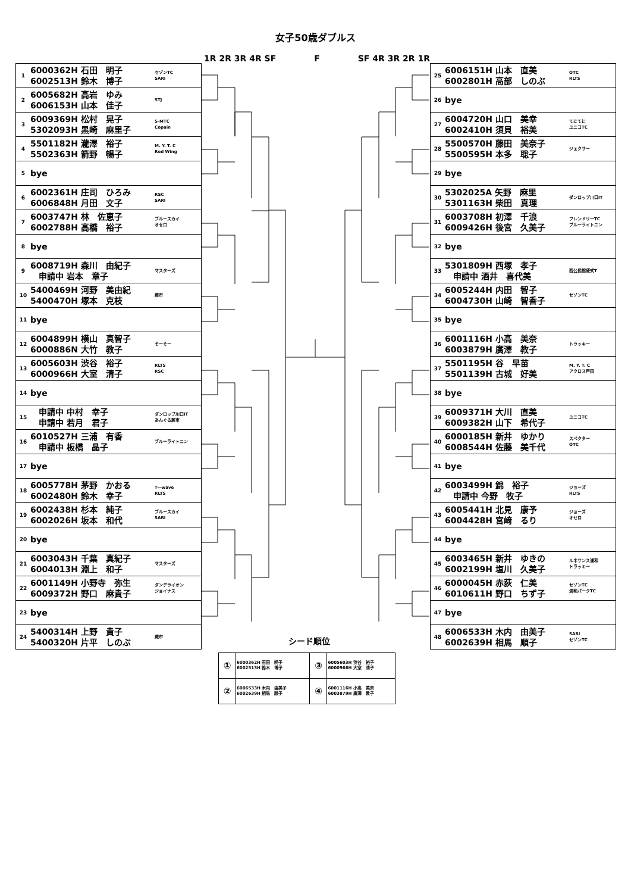女子50歳ダブルス
1R 2R 3R 4R SF F SF 4R 3R 2R 1R
| 1 | 6000362H 石田 明子 6002513H 鈴木 博子 | セゾンTC SARI |
| 2 | 6005682H 高岩 ゆみ 6006153H 山本 佳子 | STJ |
| 3 | 6009369H 松村 晃子 5302093H 黒崎 麻里子 | S-MTC Copain |
| 4 | 5501182H 瀧澤 裕子 5502363H 箭野 暢子 | M. Y. T. C Red Wing |
| 5 | bye | |
| 6 | 6002361H 庄司 ひろみ 6006848H 月田 文子 | RSC SARI |
| 7 | 6003747H 林 佐恵子 6002788H 高橋 裕子 | ブルースカイ オセロ |
| 8 | bye | |
| 9 | 6008719H 森川 由紀子 申請中 岩本 章子 | マスターズ |
| 10 | 5400469H 河野 美由紀 5400470H 塚本 克枝 | 蕨市 |
| 11 | bye | |
| 12 | 6004899H 横山 真智子 6000886N 大竹 教子 | そーそー |
| 13 | 6005603H 渋谷 裕子 6000966H 大室 清子 | RLTS RSC |
| 14 | bye | |
| 15 | 申請中 中村 幸子 申請中 若月 君子 | ダンロップ川口IT あんぐる蕨市 |
| 16 | 6010527H 三浦 有香 申請中 板橋 晶子 | ブルーライトニン |
| 17 | bye | |
| 18 | 6005778H 茅野 かおる 6002480H 鈴木 幸子 | T―wave RLTS |
| 19 | 6002438H 杉本 純子 6002026H 坂本 和代 | ブルースカイ SARI |
| 20 | bye | |
| 21 | 6003043H 千葉 真紀子 6004013H 淵上 和子 | マスターズ |
| 22 | 6001149H 小野寺 弥生 6009372H 野口 麻貴子 | ダンデライオン ジョイナス |
| 23 | bye | |
| 24 | 5400314H 上野 貴子 5400320H 片平 しのぶ | 蕨市 |
| 25 | 6006151H 山本 直美 6002801H 高部 しのぶ | OTC RLTS |
| 26 | bye | |
| 27 | 6004720H 山口 美幸 6002410H 須貝 裕美 | てにてに ユニコTC |
| 28 | 5500570H 藤田 美奈子 5500595H 本多 聡子 | ジェクサー |
| 29 | bye | |
| 30 | 5302025A 矢野 麻里 5301163H 柴田 真理 | ダンロップ川口IT |
| 31 | 6003708H 初澤 千浪 6009426H 後宮 久美子 | フレンドリーTC ブルーライトニン |
| 32 | bye | |
| 33 | 5301809H 西塚 孝子 申請中 酒井 喜代美 | 西公民館硬式T |
| 34 | 6005244H 内田 智子 6004730H 山崎 智香子 | セゾンTC |
| 35 | bye | |
| 36 | 6001116H 小高 美奈 6003879H 廣澤 教子 | トラッキー |
| 37 | 5501195H 谷 早苗 5501139H 古城 好美 | M. Y. T. C アクロス戸田 |
| 38 | bye | |
| 39 | 6009371H 大川 直美 6009382H 山下 希代子 | ユニコTC |
| 40 | 6000185H 新井 ゆかり 6008544H 佐藤 美千代 | スペクター OTC |
| 41 | bye | |
| 42 | 6003499H 錦 裕子 申請中 今野 牧子 | ジョーズ RLTS |
| 43 | 6005441H 北見 康予 6004428H 宮﨑 るり | ジョーズ オセロ |
| 44 | bye | |
| 45 | 6003465H 新井 ゆきの 6002199H 塩川 久美子 | ルネサンス浦和 トラッキー |
| 46 | 6000045H 赤荻 仁美 6010611H 野口 ちず子 | セゾンTC 浦和パークTC |
| 47 | bye | |
| 48 | 6006533H 木内 由美子 6002639H 相馬 順子 | SARI セゾンTC |
シード順位
| ① | 6000362H 石田 明子 6002513H 鈴木 博子 | ③ | 6005603H 渋谷 裕子 6000966H 大室 清子 |
| ② | 6006533H 木内 由美子 6002639H 相馬 順子 | ④ | 6001116H 小高 美奈 6003879H 廣澤 教子 |